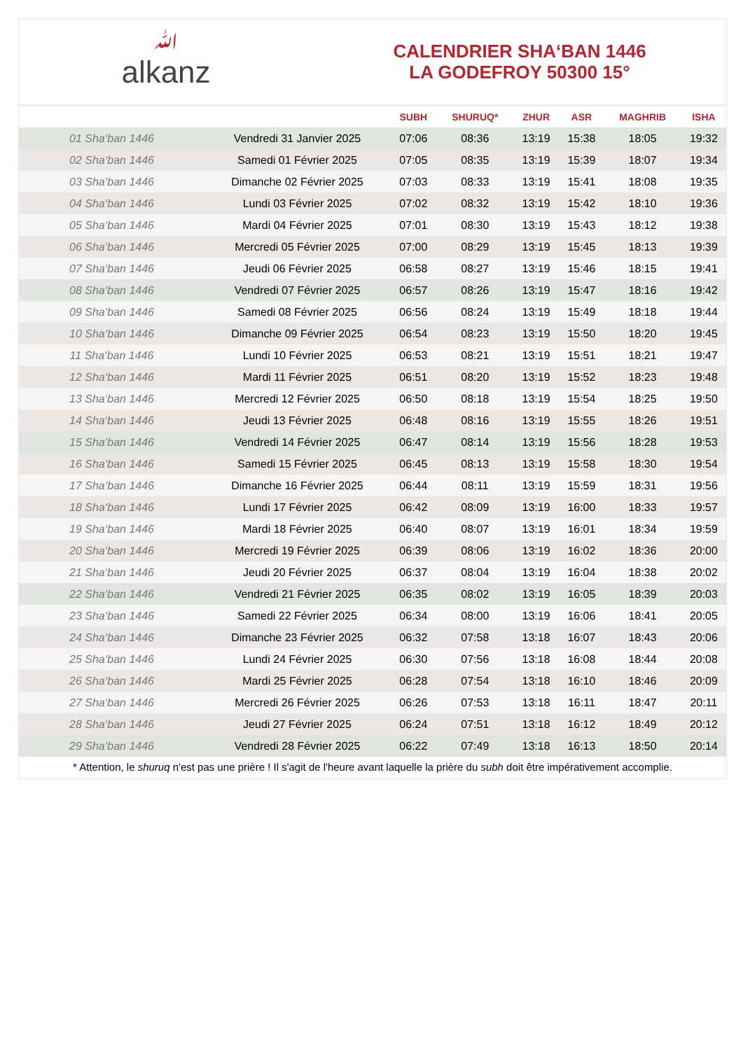ﷲalkanz
CALENDRIER SHA‘BAN 1446
LA GODEFROY 50300 15°
| | | SUBH | SHURUQ* | ZHUR | ASR | MAGHRIB | ISHA |
| --- | --- | --- | --- | --- | --- | --- | --- |
| 01 Sha‘ban 1446 | Vendredi 31 Janvier 2025 | 07:06 | 08:36 | 13:19 | 15:38 | 18:05 | 19:32 |
| 02 Sha‘ban 1446 | Samedi 01 Février 2025 | 07:05 | 08:35 | 13:19 | 15:39 | 18:07 | 19:34 |
| 03 Sha‘ban 1446 | Dimanche 02 Février 2025 | 07:03 | 08:33 | 13:19 | 15:41 | 18:08 | 19:35 |
| 04 Sha‘ban 1446 | Lundi 03 Février 2025 | 07:02 | 08:32 | 13:19 | 15:42 | 18:10 | 19:36 |
| 05 Sha‘ban 1446 | Mardi 04 Février 2025 | 07:01 | 08:30 | 13:19 | 15:43 | 18:12 | 19:38 |
| 06 Sha‘ban 1446 | Mercredi 05 Février 2025 | 07:00 | 08:29 | 13:19 | 15:45 | 18:13 | 19:39 |
| 07 Sha‘ban 1446 | Jeudi 06 Février 2025 | 06:58 | 08:27 | 13:19 | 15:46 | 18:15 | 19:41 |
| 08 Sha‘ban 1446 | Vendredi 07 Février 2025 | 06:57 | 08:26 | 13:19 | 15:47 | 18:16 | 19:42 |
| 09 Sha‘ban 1446 | Samedi 08 Février 2025 | 06:56 | 08:24 | 13:19 | 15:49 | 18:18 | 19:44 |
| 10 Sha‘ban 1446 | Dimanche 09 Février 2025 | 06:54 | 08:23 | 13:19 | 15:50 | 18:20 | 19:45 |
| 11 Sha‘ban 1446 | Lundi 10 Février 2025 | 06:53 | 08:21 | 13:19 | 15:51 | 18:21 | 19:47 |
| 12 Sha‘ban 1446 | Mardi 11 Février 2025 | 06:51 | 08:20 | 13:19 | 15:52 | 18:23 | 19:48 |
| 13 Sha‘ban 1446 | Mercredi 12 Février 2025 | 06:50 | 08:18 | 13:19 | 15:54 | 18:25 | 19:50 |
| 14 Sha‘ban 1446 | Jeudi 13 Février 2025 | 06:48 | 08:16 | 13:19 | 15:55 | 18:26 | 19:51 |
| 15 Sha‘ban 1446 | Vendredi 14 Février 2025 | 06:47 | 08:14 | 13:19 | 15:56 | 18:28 | 19:53 |
| 16 Sha‘ban 1446 | Samedi 15 Février 2025 | 06:45 | 08:13 | 13:19 | 15:58 | 18:30 | 19:54 |
| 17 Sha‘ban 1446 | Dimanche 16 Février 2025 | 06:44 | 08:11 | 13:19 | 15:59 | 18:31 | 19:56 |
| 18 Sha‘ban 1446 | Lundi 17 Février 2025 | 06:42 | 08:09 | 13:19 | 16:00 | 18:33 | 19:57 |
| 19 Sha‘ban 1446 | Mardi 18 Février 2025 | 06:40 | 08:07 | 13:19 | 16:01 | 18:34 | 19:59 |
| 20 Sha‘ban 1446 | Mercredi 19 Février 2025 | 06:39 | 08:06 | 13:19 | 16:02 | 18:36 | 20:00 |
| 21 Sha‘ban 1446 | Jeudi 20 Février 2025 | 06:37 | 08:04 | 13:19 | 16:04 | 18:38 | 20:02 |
| 22 Sha‘ban 1446 | Vendredi 21 Février 2025 | 06:35 | 08:02 | 13:19 | 16:05 | 18:39 | 20:03 |
| 23 Sha‘ban 1446 | Samedi 22 Février 2025 | 06:34 | 08:00 | 13:19 | 16:06 | 18:41 | 20:05 |
| 24 Sha‘ban 1446 | Dimanche 23 Février 2025 | 06:32 | 07:58 | 13:18 | 16:07 | 18:43 | 20:06 |
| 25 Sha‘ban 1446 | Lundi 24 Février 2025 | 06:30 | 07:56 | 13:18 | 16:08 | 18:44 | 20:08 |
| 26 Sha‘ban 1446 | Mardi 25 Février 2025 | 06:28 | 07:54 | 13:18 | 16:10 | 18:46 | 20:09 |
| 27 Sha‘ban 1446 | Mercredi 26 Février 2025 | 06:26 | 07:53 | 13:18 | 16:11 | 18:47 | 20:11 |
| 28 Sha‘ban 1446 | Jeudi 27 Février 2025 | 06:24 | 07:51 | 13:18 | 16:12 | 18:49 | 20:12 |
| 29 Sha‘ban 1446 | Vendredi 28 Février 2025 | 06:22 | 07:49 | 13:18 | 16:13 | 18:50 | 20:14 |
* Attention, le shuruq n'est pas une prière ! Il s'agit de l'heure avant laquelle la prière du subh doit être impérativement accomplie.